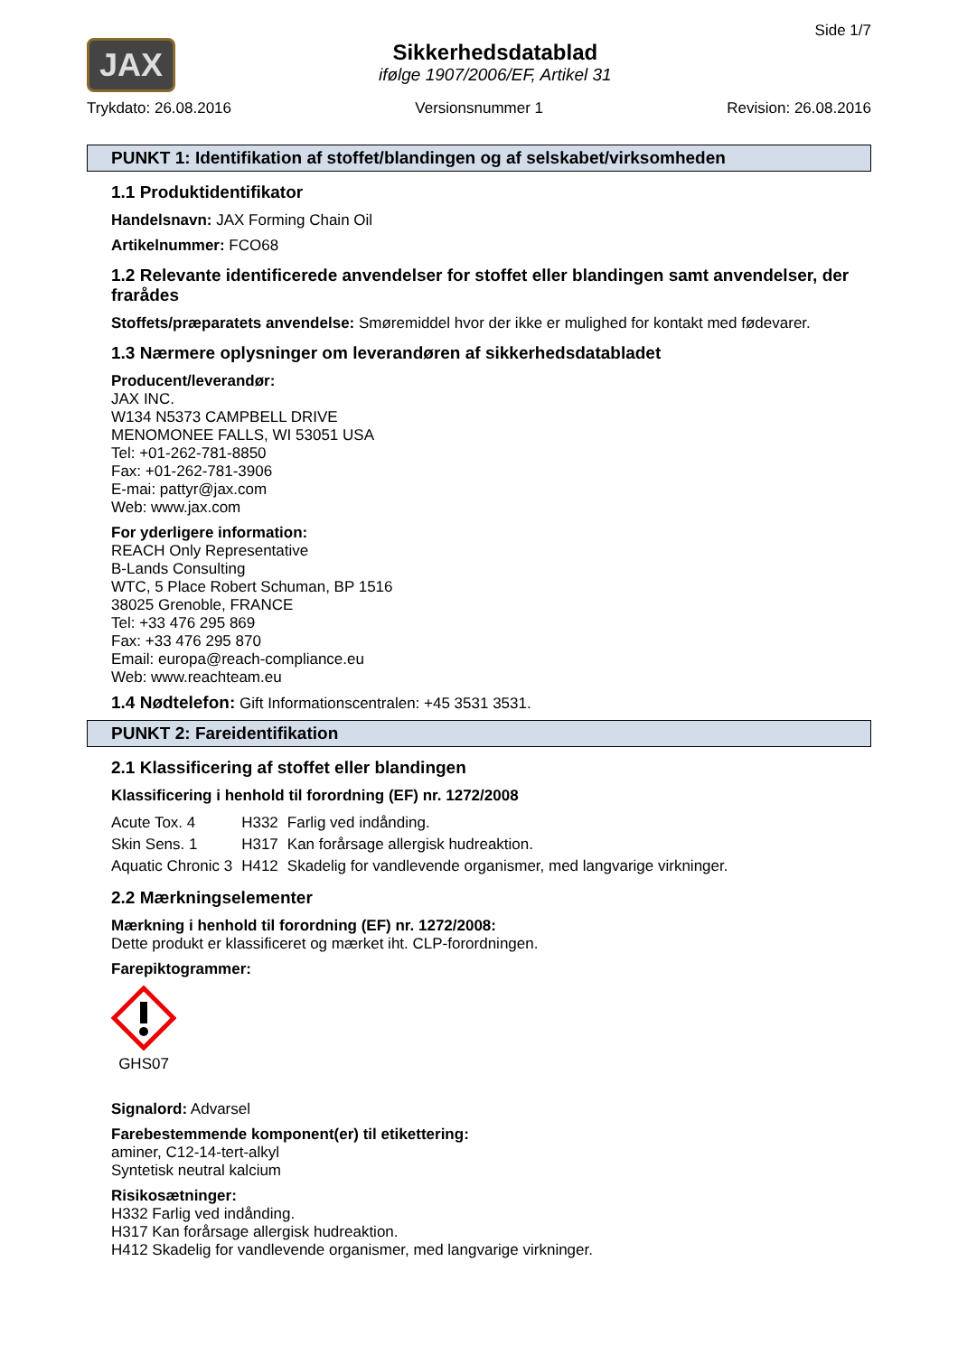JAX
Sikkerhedsdatablad
ifølge 1907/2006/EF, Artikel 31
Side 1/7
Trykdato: 26.08.2016 Versionsnummer 1 Revision: 26.08.2016
PUNKT 1: Identifikation af stoffet/blandingen og af selskabet/virksomheden
1.1 Produktidentifikator
Handelsnavn: JAX Forming Chain Oil
Artikelnummer: FCO68
1.2 Relevante identificerede anvendelser for stoffet eller blandingen samt anvendelser, der frarådes
Stoffets/præparatets anvendelse: Smøremiddel hvor der ikke er mulighed for kontakt med fødevarer.
1.3 Nærmere oplysninger om leverandøren af sikkerhedsdatabladet
Producent/leverandør:
JAX INC.
W134 N5373 CAMPBELL DRIVE
MENOMONEE FALLS, WI 53051 USA
Tel: +01-262-781-8850
Fax: +01-262-781-3906
E-mai: pattyr@jax.com
Web: www.jax.com
For yderligere information:
REACH Only Representative
B-Lands Consulting
WTC, 5 Place Robert Schuman, BP 1516
38025 Grenoble, FRANCE
Tel: +33 476 295 869
Fax: +33 476 295 870
Email: europa@reach-compliance.eu
Web: www.reachteam.eu
1.4 Nødtelefon: Gift Informationscentralen: +45 3531 3531.
PUNKT 2: Fareidentifikation
2.1 Klassificering af stoffet eller blandingen
Klassificering i henhold til forordning (EF) nr. 1272/2008
| Acute Tox. 4 | H332 | Farlig ved indånding. |
| Skin Sens. 1 | H317 | Kan forårsage allergisk hudreaktion. |
| Aquatic Chronic 3 | H412 | Skadelig for vandlevende organismer, med langvarige virkninger. |
2.2 Mærkningselementer
Mærkning i henhold til forordning (EF) nr. 1272/2008:
Dette produkt er klassificeret og mærket iht. CLP-forordningen.
Farepiktogrammer:
GHS07
Signalord: Advarsel
Farebestemmende komponent(er) til etikettering:
aminer, C12-14-tert-alkyl
Syntetisk neutral kalcium
Risikosætninger:
H332 Farlig ved indånding.
H317 Kan forårsage allergisk hudreaktion.
H412 Skadelig for vandlevende organismer, med langvarige virkninger.